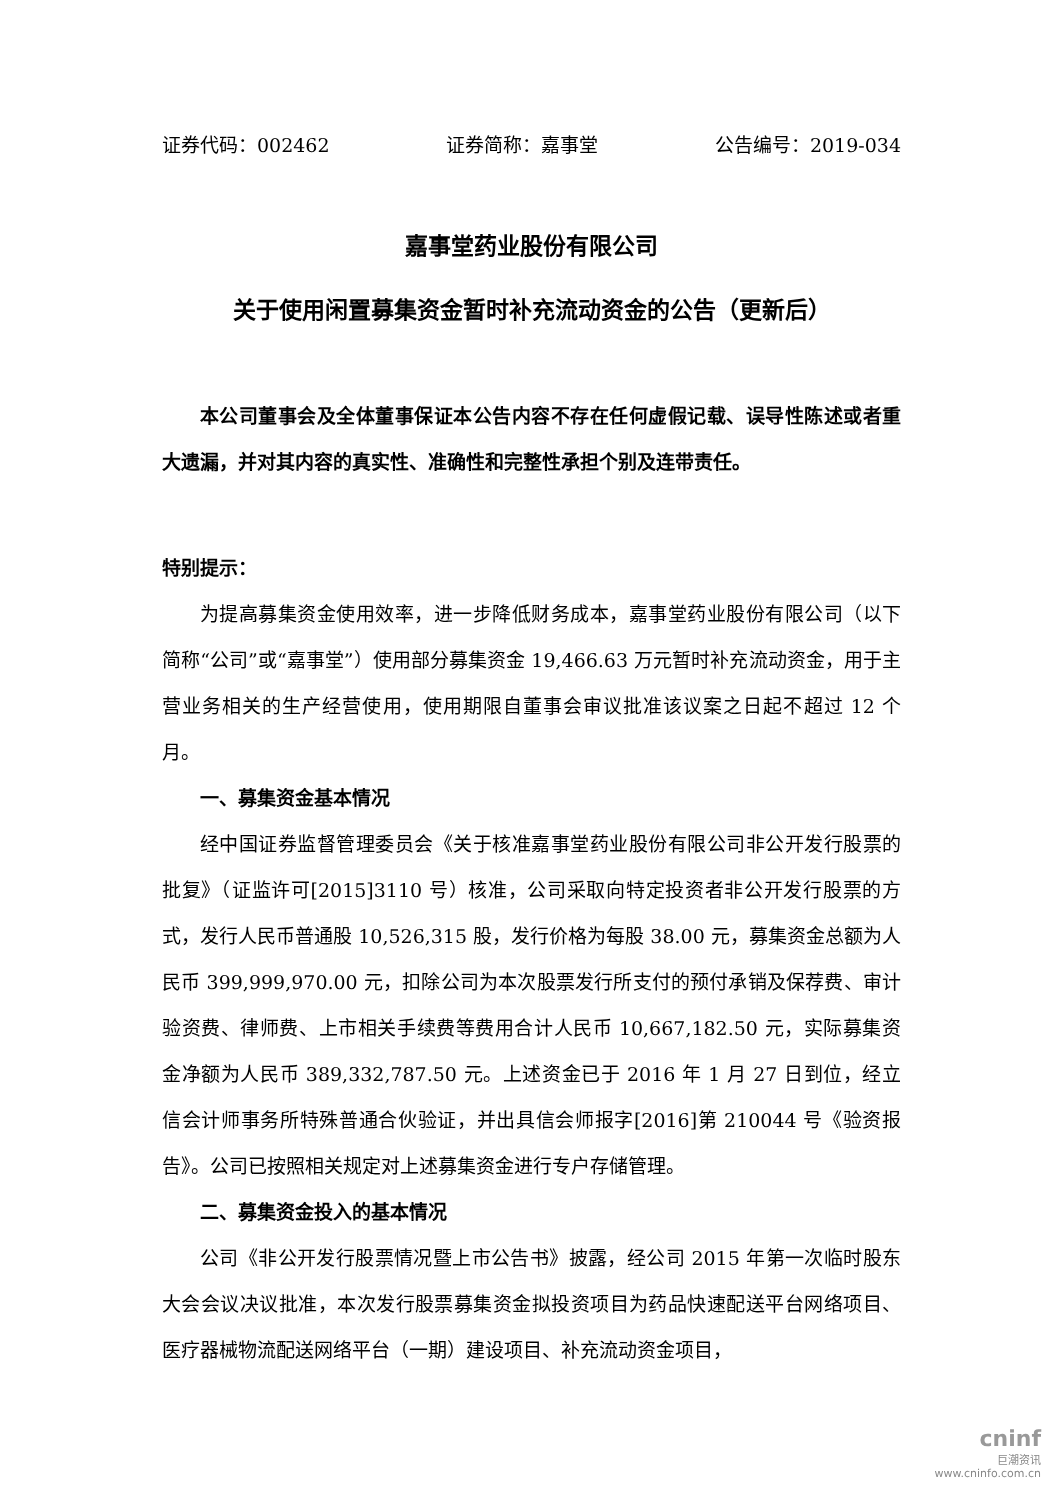证券代码：002462 证券简称：嘉事堂 公告编号：2019-034
嘉事堂药业股份有限公司
关于使用闲置募集资金暂时补充流动资金的公告（更新后）
本公司董事会及全体董事保证本公告内容不存在任何虚假记载、误导性陈述或者重大遗漏，并对其内容的真实性、准确性和完整性承担个别及连带责任。
特别提示：
为提高募集资金使用效率，进一步降低财务成本，嘉事堂药业股份有限公司（以下简称“公司”或“嘉事堂”）使用部分募集资金 19,466.63 万元暂时补充流动资金，用于主营业务相关的生产经营使用，使用期限自董事会审议批准该议案之日起不超过 12 个月。
一、募集资金基本情况
经中国证券监督管理委员会《关于核准嘉事堂药业股份有限公司非公开发行股票的批复》（证监许可[2015]3110 号）核准，公司采取向特定投资者非公开发行股票的方式，发行人民币普通股 10,526,315 股，发行价格为每股 38.00 元，募集资金总额为人民币 399,999,970.00 元，扣除公司为本次股票发行所支付的预付承销及保荐费、审计验资费、律师费、上市相关手续费等费用合计人民币 10,667,182.50 元，实际募集资金净额为人民币 389,332,787.50 元。上述资金已于 2016 年 1 月 27 日到位，经立信会计师事务所特殊普通合伙验证，并出具信会师报字[2016]第 210044 号《验资报告》。公司已按照相关规定对上述募集资金进行专户存储管理。
二、募集资金投入的基本情况
公司《非公开发行股票情况暨上市公告书》披露，经公司 2015 年第一次临时股东大会会议决议批准，本次发行股票募集资金拟投资项目为药品快速配送平台网络项目、医疗器械物流配送网络平台（一期）建设项目、补充流动资金项目，
cninf
巨潮资讯
www.cninfo.com.cn